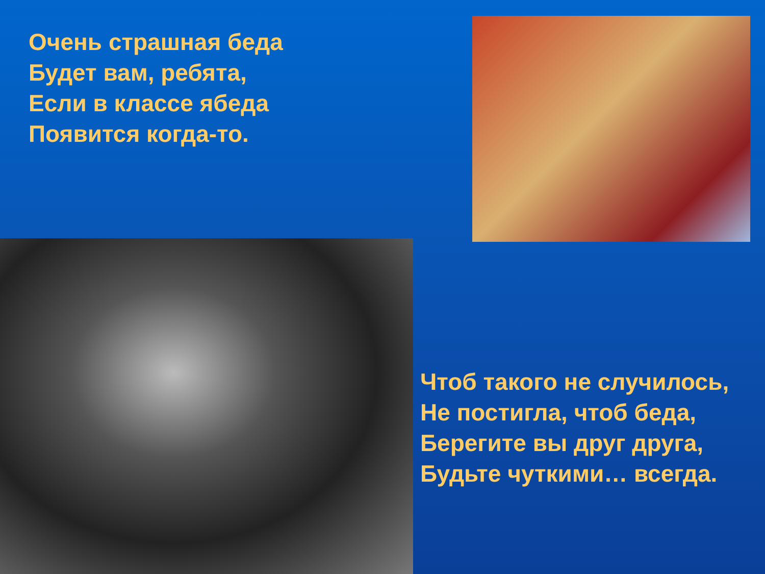Очень страшная беда
Будет вам, ребята,
Если в классе ябеда
Появится когда-то.
Чтоб такого не случилось,
Не постигла, чтоб беда,
Берегите вы друг друга,
Будьте чуткими… всегда.